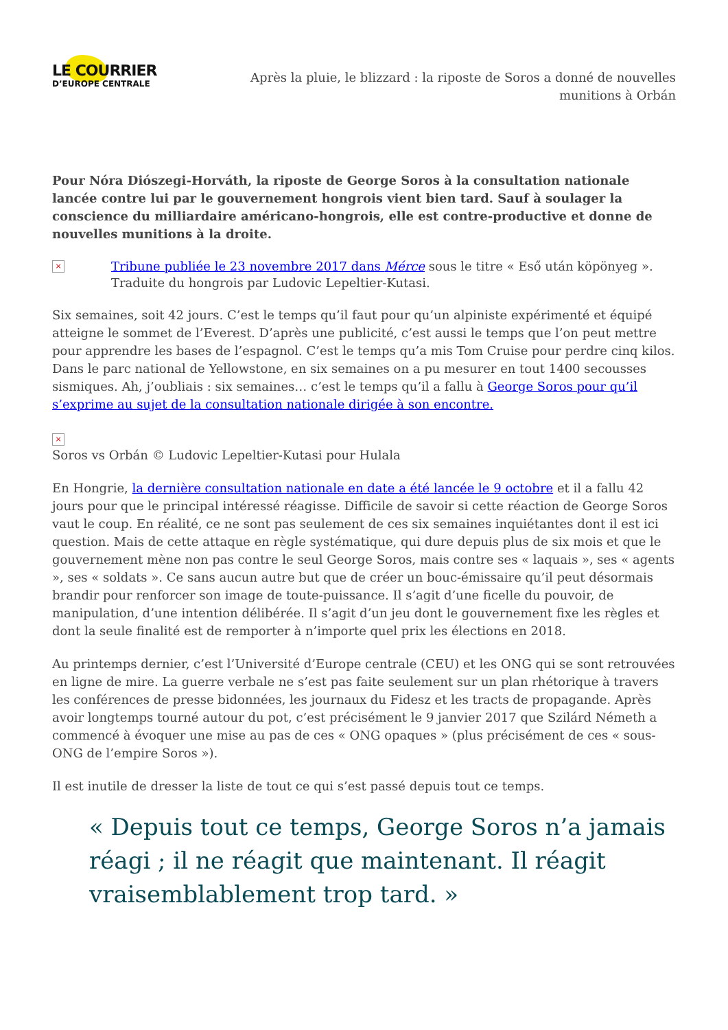LE COURRIER
D’EUROPE CENTRALE
Après la pluie, le blizzard : la riposte de Soros a donné de nouvelles munitions à Orbán
Pour Nóra Diószegi-Horváth, la riposte de George Soros à la consultation nationale lancée contre lui par le gouvernement hongrois vient bien tard. Sauf à soulager la conscience du milliardaire américano-hongrois, elle est contre-productive et donne de nouvelles munitions à la droite.
×
Tribune publiée le 23 novembre 2017 dans Mérce sous le titre « Eső után köpönyeg ». Traduite du hongrois par Ludovic Lepeltier-Kutasi.
Six semaines, soit 42 jours. C’est le temps qu’il faut pour qu’un alpiniste expérimenté et équipé atteigne le sommet de l’Everest. D’après une publicité, c’est aussi le temps que l’on peut mettre pour apprendre les bases de l’espagnol. C’est le temps qu’a mis Tom Cruise pour perdre cinq kilos. Dans le parc national de Yellowstone, en six semaines on a pu mesurer en tout 1400 secousses sismiques. Ah, j’oubliais : six semaines… c’est le temps qu’il a fallu à George Soros pour qu’il s’exprime au sujet de la consultation nationale dirigée à son encontre.
×
Soros vs Orbán © Ludovic Lepeltier-Kutasi pour Hulala
En Hongrie, la dernière consultation nationale en date a été lancée le 9 octobre et il a fallu 42 jours pour que le principal intéressé réagisse. Difficile de savoir si cette réaction de George Soros vaut le coup. En réalité, ce ne sont pas seulement de ces six semaines inquiétantes dont il est ici question. Mais de cette attaque en règle systématique, qui dure depuis plus de six mois et que le gouvernement mène non pas contre le seul George Soros, mais contre ses « laquais », ses « agents », ses « soldats ». Ce sans aucun autre but que de créer un bouc-émissaire qu’il peut désormais brandir pour renforcer son image de toute-puissance. Il s’agit d’une ficelle du pouvoir, de manipulation, d’une intention délibérée. Il s’agit d’un jeu dont le gouvernement fixe les règles et dont la seule finalité est de remporter à n’importe quel prix les élections en 2018.
Au printemps dernier, c’est l’Université d’Europe centrale (CEU) et les ONG qui se sont retrouvées en ligne de mire. La guerre verbale ne s’est pas faite seulement sur un plan rhétorique à travers les conférences de presse bidonnées, les journaux du Fidesz et les tracts de propagande. Après avoir longtemps tourné autour du pot, c’est précisément le 9 janvier 2017 que Szilárd Németh a commencé à évoquer une mise au pas de ces « ONG opaques » (plus précisément de ces « sous-ONG de l’empire Soros »).
Il est inutile de dresser la liste de tout ce qui s’est passé depuis tout ce temps.
« Depuis tout ce temps, George Soros n’a jamais réagi ; il ne réagit que maintenant. Il réagit vraisemblablement trop tard. »